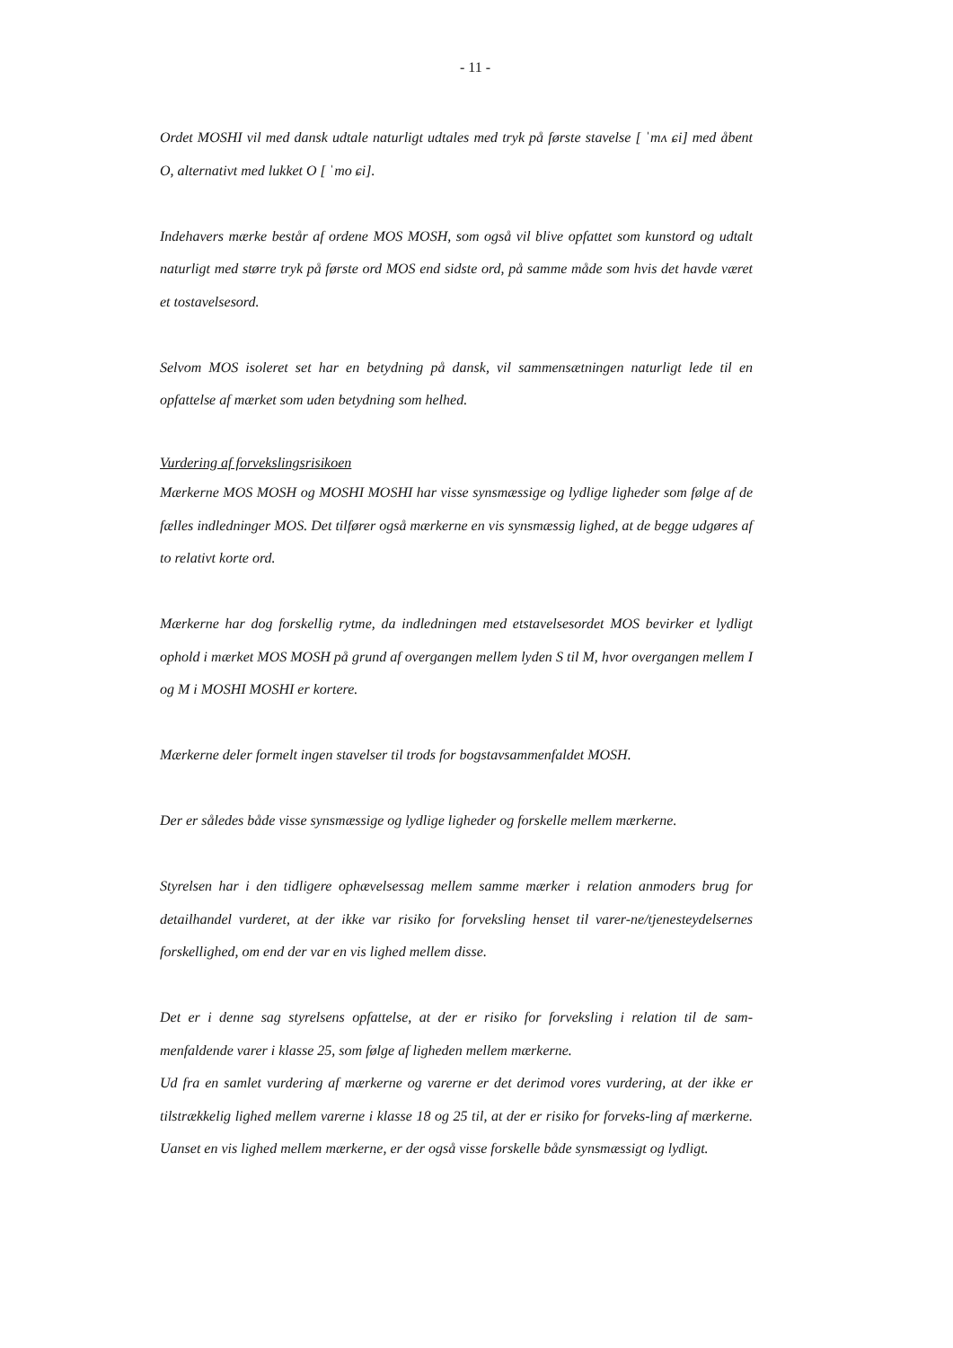- 11 -
Ordet MOSHI vil med dansk udtale naturligt udtales med tryk på første stavelse [ ˈmʌ ɕi] med åbent O, alternativt med lukket O [ ˈmo ɕi].
Indehavers mærke består af ordene MOS MOSH, som også vil blive opfattet som kunstord og udtalt naturligt med større tryk på første ord MOS end sidste ord, på samme måde som hvis det havde været et tostavelsesord.
Selvom MOS isoleret set har en betydning på dansk, vil sammensætningen naturligt lede til en opfattelse af mærket som uden betydning som helhed.
Vurdering af forvekslingsrisikoen
Mærkerne MOS MOSH og MOSHI MOSHI har visse synsmæssige og lydlige ligheder som følge af de fælles indledninger MOS. Det tilfører også mærkerne en vis synsmæssig lighed, at de begge udgøres af to relativt korte ord.
Mærkerne har dog forskellig rytme, da indledningen med etstavelsesordet MOS bevirker et lydligt ophold i mærket MOS MOSH på grund af overgangen mellem lyden S til M, hvor overgangen mellem I og M i MOSHI MOSHI er kortere.
Mærkerne deler formelt ingen stavelser til trods for bogstavsammenfaldet MOSH.
Der er således både visse synsmæssige og lydlige ligheder og forskelle mellem mærkerne.
Styrelsen har i den tidligere ophævelsessag mellem samme mærker i relation anmoders brug for detailhandel vurderet, at der ikke var risiko for forveksling henset til varer-ne/tjenesteydelsernes forskellighed, om end der var en vis lighed mellem disse.
Det er i denne sag styrelsens opfattelse, at der er risiko for forveksling i relation til de sam-menfaldende varer i klasse 25, som følge af ligheden mellem mærkerne.
Ud fra en samlet vurdering af mærkerne og varerne er det derimod vores vurdering, at der ikke er tilstrækkelig lighed mellem varerne i klasse 18 og 25 til, at der er risiko for forveks-ling af mærkerne. Uanset en vis lighed mellem mærkerne, er der også visse forskelle både synsmæssigt og lydligt.